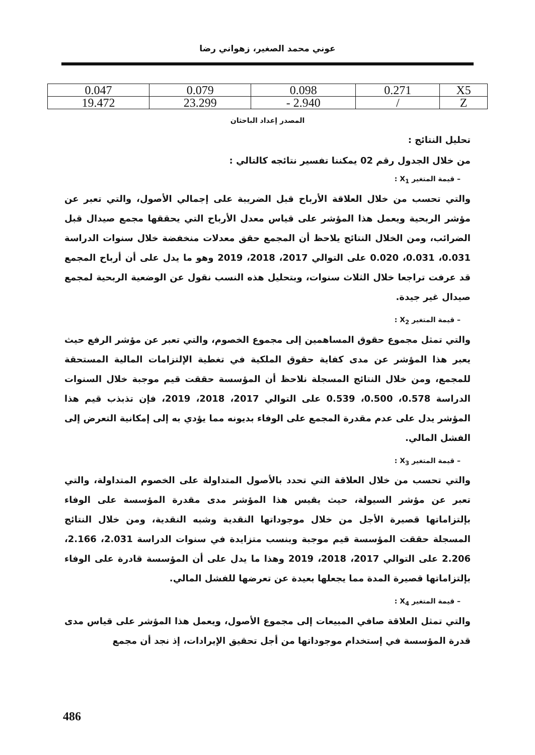عوني محمد الصغير، زهواني رضا
| 0.047 | 0.079 | 0.098 | 0.271 | X5 |
| 19.472 | 23.299 | - 2.940 | / | Z |
المصدر إعداد الباحثان
تحليل النتائج :
من خلال الجدول رقم 02 يمكننا تفسير نتائجه كالتالي :
– قيمة المتغير X<sub>1</sub> :
والتي تحسب من خلال العلاقة الأرباح قبل الضريبة على إجمالي الأصول، والتي تعبر عن مؤشر الربحية ويعمل هذا المؤشر على قياس معدل الأرباح التي يحققها مجمع صيدال قبل الضرائب، ومن الخلال النتائج يلاحظ أن المجمع حقق معدلات منخفضة خلال سنوات الدراسة 0.031، 0.031، 0.020 على التوالي 2017، 2018، 2019 وهو ما يدل على أن أرباح المجمع قد عرفت تراجعا خلال الثلاث سنوات، وبتحليل هذه النسب نقول عن الوضعية الربحية لمجمع صيدال غير جيدة.
– قيمة المتغير X<sub>2</sub> :
والتي تمثل مجموع حقوق المساهمين إلى مجموع الخصوم، والتي تعبر عن مؤشر الرفع حيث يعبر هذا المؤشر عن مدى كفاية حقوق الملكية في تغطية الإلتزامات المالية المستحقة للمجمع، ومن خلال النتائج المسجلة نلاحظ أن المؤسسة حققت قيم موجبة خلال السنوات الدراسة 0.578، 0.500، 0.539 على التوالي 2017، 2018، 2019، فإن تذبذب قيم هذا المؤشر يدل على عدم مقدرة المجمع على الوفاء بديونه مما يؤدي به إلى إمكانية التعرض إلى الفشل المالي.
– قيمة المتغير X<sub>3</sub> :
والتي تحسب من خلال العلاقة التي تحدد بالأصول المتداولة على الخصوم المتداولة، والتي تعبر عن مؤشر السيولة، حيث يقيس هذا المؤشر مدى مقدرة المؤسسة على الوفاء بإلتزاماتها قصيرة الأجل من خلال موجوداتها النقدية وشبه النقدية، ومن خلال النتائج المسجلة حققت المؤسسة قيم موجبة وبنسب متزايدة في سنوات الدراسة 2.031، 2.166، 2.206 على التوالي 2017، 2018، 2019 وهذا ما يدل على أن المؤسسة قادرة على الوفاء بإلتزاماتها قصيرة المدة مما يجعلها بعيدة عن تعرضها للفشل المالي.
– قيمة المتغير X<sub>4</sub> :
والتي تمثل العلاقة صافي المبيعات إلى مجموع الأصول، ويعمل هذا المؤشر على قياس مدى قدرة المؤسسة في إستخدام موجوداتها من أجل تحقيق الإيرادات، إذ نجد أن مجمع
486